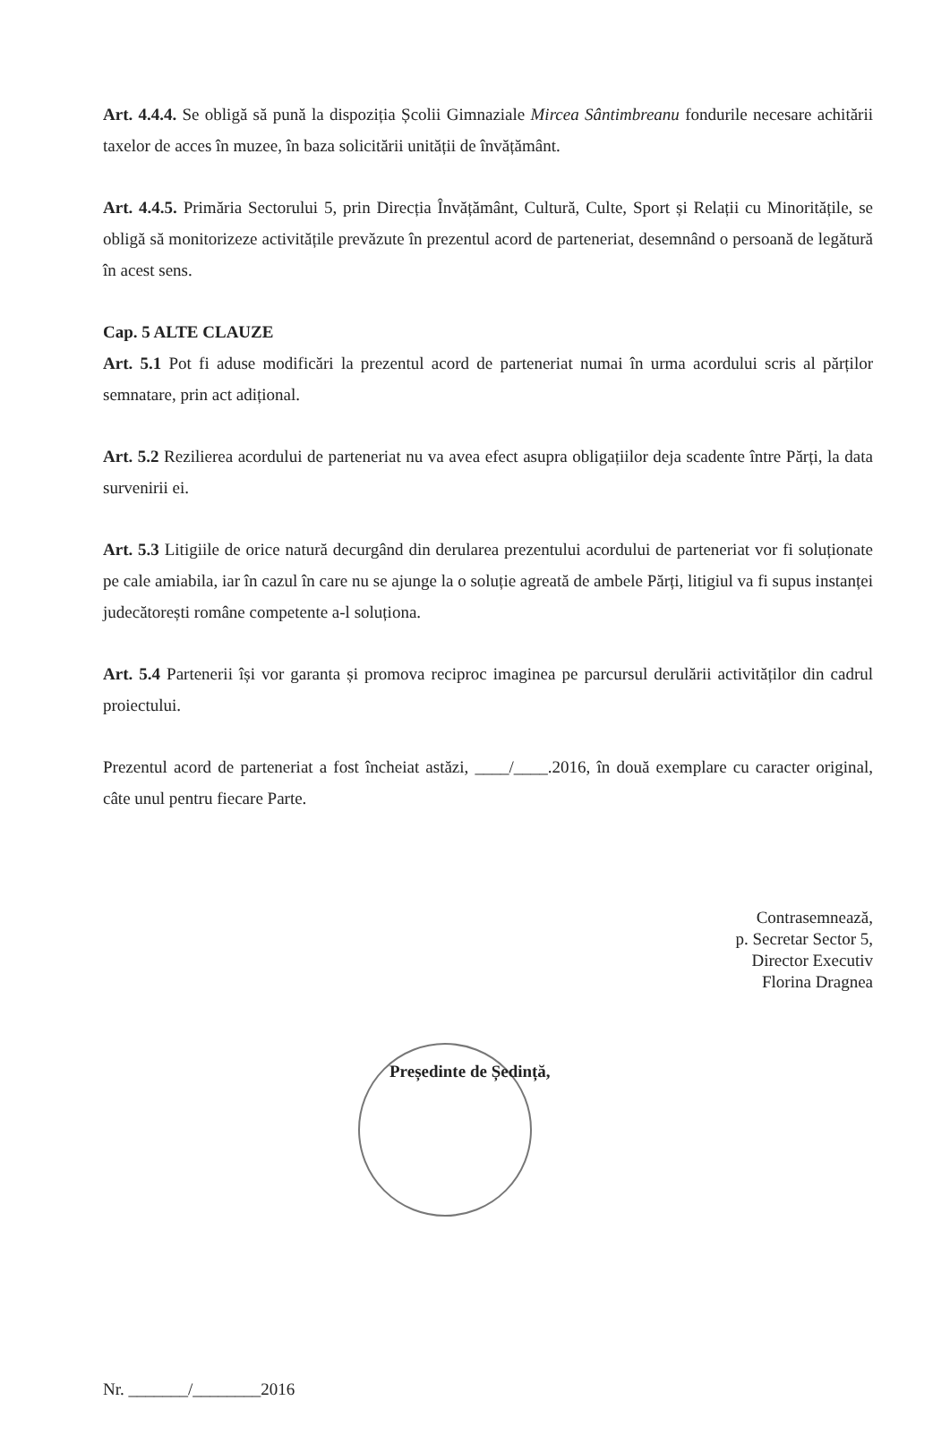Art. 4.4.4. Se obligă să pună la dispoziția Școlii Gimnaziale Mircea Sântimbreanu fondurile necesare achitării taxelor de acces în muzee, în baza solicitării unității de învățământ.
Art. 4.4.5. Primăria Sectorului 5, prin Direcția Învățământ, Cultură, Culte, Sport și Relații cu Minoritățile, se obligă să monitorizeze activitățile prevăzute în prezentul acord de parteneriat, desemnând o persoană de legătură în acest sens.
Cap. 5 ALTE CLAUZE
Art. 5.1 Pot fi aduse modificări la prezentul acord de parteneriat numai în urma acordului scris al părților semnatare, prin act adițional.
Art. 5.2 Rezilierea acordului de parteneriat nu va avea efect asupra obligațiilor deja scadente între Părți, la data survenirii ei.
Art. 5.3 Litigiile de orice natură decurgând din derularea prezentului acordului de parteneriat vor fi soluționate pe cale amiabila, iar în cazul în care nu se ajunge la o soluție agreată de ambele Părți, litigiul va fi supus instanței judecătorești române competente a-l soluționa.
Art. 5.4 Partenerii își vor garanta și promova reciproc imaginea pe parcursul derulării activităților din cadrul proiectului.
Prezentul acord de parteneriat a fost încheiat astăzi, ____/____.2016, în două exemplare cu caracter original, câte unul pentru fiecare Parte.
Contrasemnează,
p. Secretar Sector 5,
Director Executiv
Florina Dragnea
Președinte de Ședință,
Nr. _______/________2016